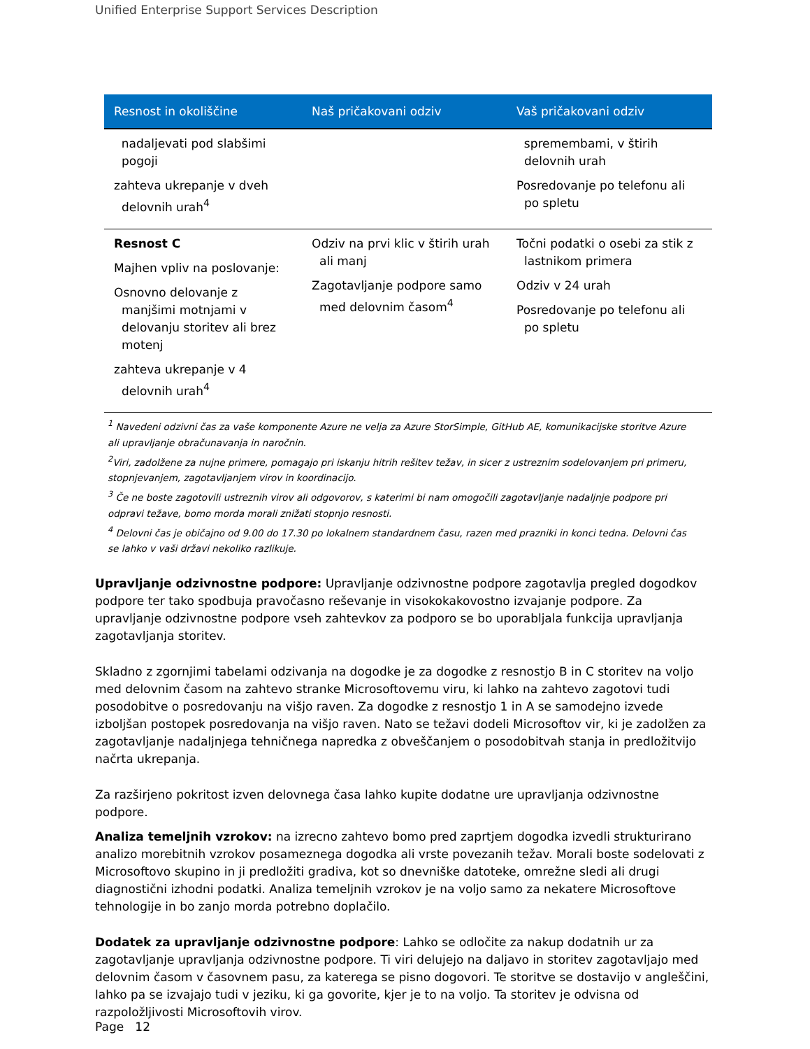Unified Enterprise Support Services Description
| Resnost in okoliščine | Naš pričakovani odziv | Vaš pričakovani odziv |
| --- | --- | --- |
| nadaljevati pod slabšimi pogoji zahteva ukrepanje v dveh delovnih urah<sup>4</sup> | | spremembami, v štirih delovnih urah Posredovanje po telefonu ali po spletu |
| Resnost C Majhen vpliv na poslovanje: Osnovno delovanje z manjšimi motnjami v delovanju storitev ali brez motenj zahteva ukrepanje v 4 delovnih urah<sup>4</sup> | Odziv na prvi klic v štirih urah ali manj Zagotavljanje podpore samo med delovnim časom<sup>4</sup> | Točni podatki o osebi za stik z lastnikom primera Odziv v 24 urah Posredovanje po telefonu ali po spletu |
<sup>1</sup> Navedeni odzivni čas za vaše komponente Azure ne velja za Azure StorSimple, GitHub AE, komunikacijske storitve Azure ali upravljanje obračunavanja in naročnin.
<sup>2</sup> Viri, zadolžene za nujne primere, pomagajo pri iskanju hitrih rešitev težav, in sicer z ustreznim sodelovanjem pri primeru, stopnjevanjem, zagotavljanjem virov in koordinacijo.
<sup>3</sup> Če ne boste zagotovili ustreznih virov ali odgovorov, s katerimi bi nam omogočili zagotavljanje nadaljnje podpore pri odpravi težave, bomo morda morali znižati stopnjo resnosti.
<sup>4</sup> Delovni čas je običajno od 9.00 do 17.30 po lokalnem standardnem času, razen med prazniki in konci tedna. Delovni čas se lahko v vaši državi nekoliko razlikuje.
Upravljanje odzivnostne podpore: Upravljanje odzivnostne podpore zagotavlja pregled dogodkov podpore ter tako spodbuja pravočasno reševanje in visokokakovostno izvajanje podpore. Za upravljanje odzivnostne podpore vseh zahtevkov za podporo se bo uporabljala funkcija upravljanja zagotavljanja storitev.
Skladno z zgornjimi tabelami odzivanja na dogodke je za dogodke z resnostjo B in C storitev na voljo med delovnim časom na zahtevo stranke Microsoftovemu viru, ki lahko na zahtevo zagotovi tudi posodobitve o posredovanju na višjo raven. Za dogodke z resnostjo 1 in A se samodejno izvede izboljšan postopek posredovanja na višjo raven. Nato se težavi dodeli Microsoftov vir, ki je zadolžen za zagotavljanje nadaljnjega tehničnega napredka z obveščanjem o posodobitvah stanja in predložitvijo načrta ukrepanja.
Za razširjeno pokritost izven delovnega časa lahko kupite dodatne ure upravljanja odzivnostne podpore.
Analiza temeljnih vzrokov: na izrecno zahtevo bomo pred zaprtjem dogodka izvedli strukturirano analizo morebitnih vzrokov posameznega dogodka ali vrste povezanih težav. Morali boste sodelovati z Microsoftovo skupino in ji predložiti gradiva, kot so dnevniške datoteke, omrežne sledi ali drugi diagnostični izhodni podatki. Analiza temeljnih vzrokov je na voljo samo za nekatere Microsoftove tehnologije in bo zanjo morda potrebno doplačilo.
Dodatek za upravljanje odzivnostne podpore: Lahko se odločite za nakup dodatnih ur za zagotavljanje upravljanja odzivnostne podpore. Ti viri delujejo na daljavo in storitev zagotavljajo med delovnim časom v časovnem pasu, za katerega se pisno dogovori. Te storitve se dostavijo v angleščini, lahko pa se izvajajo tudi v jeziku, ki ga govorite, kjer je to na voljo. Ta storitev je odvisna od razpoložljivosti Microsoftovih virov.
Page 12